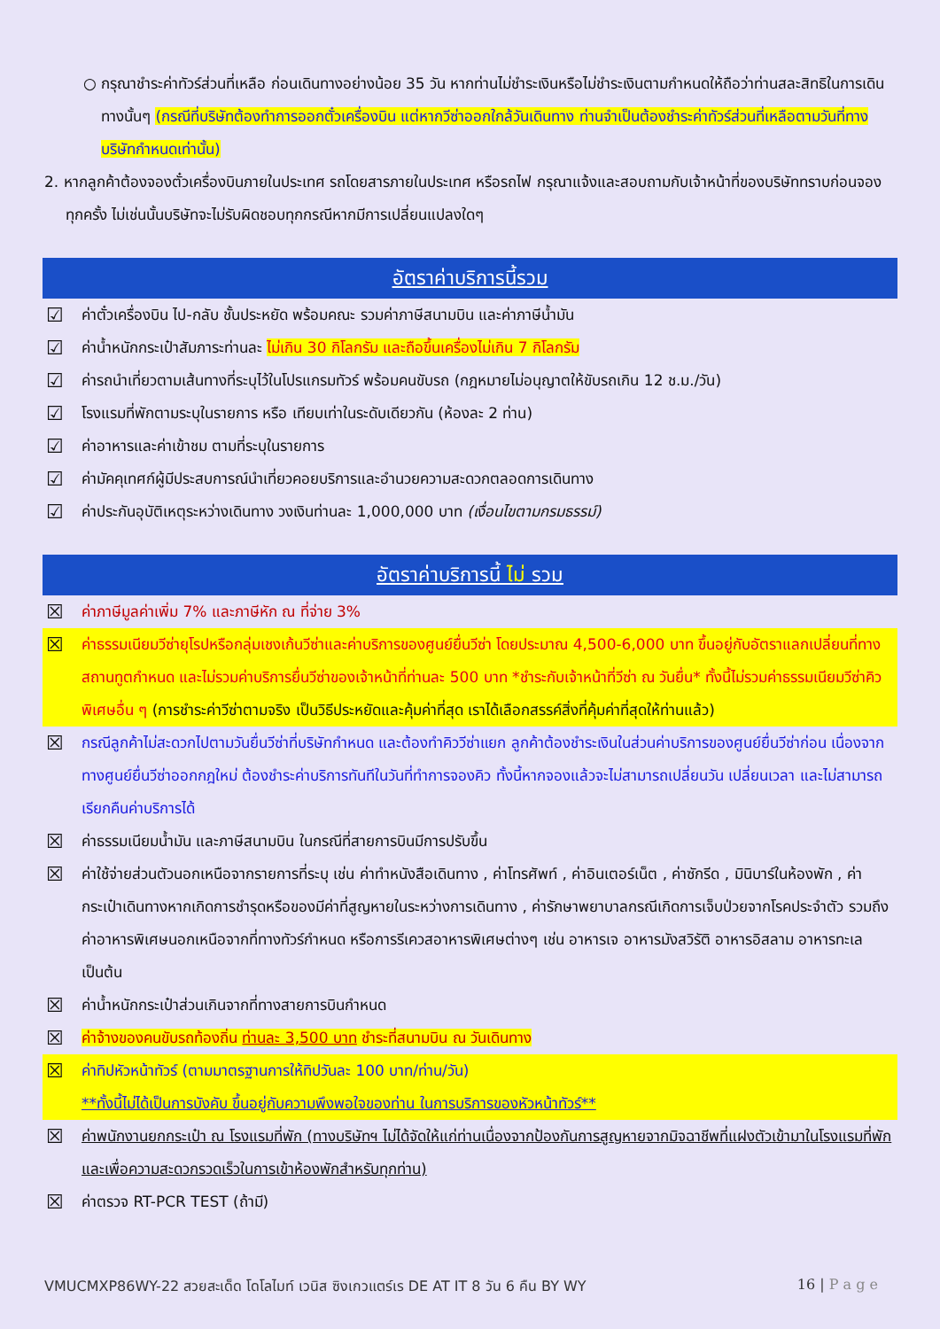○ กรุณาชำระค่าทัวร์ส่วนที่เหลือ ก่อนเดินทางอย่างน้อย 35 วัน หากท่านไม่ชำระเงินหรือไม่ชำระเงินตามกำหนดให้ถือว่าท่านสละสิทธิในการเดินทางนั้นๆ (กรณีที่บริษัทต้องทำการออกตั๋วเครื่องบิน แต่หากวีซ่าออกใกล้วันเดินทาง ท่านจำเป็นต้องชำระค่าทัวร์ส่วนที่เหลือตามวันที่ทางบริษัทกำหนดเท่านั้น)
2. หากลูกค้าต้องจองตั๋วเครื่องบินภายในประเทศ รถโดยสารภายในประเทศ หรือรถไฟ กรุณาแจ้งและสอบถามกับเจ้าหน้าที่ของบริษัททราบก่อนจองทุกครั้ง ไม่เช่นนั้นบริษัทจะไม่รับผิดชอบทุกกรณีหากมีการเปลี่ยนแปลงใดๆ
อัตราค่าบริการนี้รวม
☑ ค่าตั๋วเครื่องบิน ไป-กลับ ชั้นประหยัด พร้อมคณะ รวมค่าภาษีสนามบิน และค่าภาษีน้ำมัน
☑ ค่าน้ำหนักกระเป๋าสัมภาระท่านละ ไม่เกิน 30 กิโลกรัม และถือขึ้นเครื่องไม่เกิน 7 กิโลกรัม
☑ ค่ารถนำเที่ยวตามเส้นทางที่ระบุไว้ในโปรแกรมทัวร์ พร้อมคนขับรถ (กฎหมายไม่อนุญาตให้ขับรถเกิน 12 ช.ม./วัน)
☑ โรงแรมที่พักตามระบุในรายการ หรือ เทียบเท่าในระดับเดียวกัน (ห้องละ 2 ท่าน)
☑ ค่าอาหารและค่าเข้าชม ตามที่ระบุในรายการ
☑ ค่ามัคคุเทศก์ผู้มีประสบการณ์นำเที่ยวคอยบริการและอำนวยความสะดวกตลอดการเดินทาง
☑ ค่าประกันอุบัติเหตุระหว่างเดินทาง วงเงินท่านละ 1,000,000 บาท (เงื่อนไขตามกรมธรรม์)
อัตราค่าบริการนี้ ไม่ รวม
☒ ค่าภาษีมูลค่าเพิ่ม 7% และภาษีหัก ณ ที่จ่าย 3%
☒ ค่าธรรมเนียมวีซ่ายุโรปหรือกลุ่มเชงเก้นวีซ่าและค่าบริการของศูนย์ยื่นวีซ่า โดยประมาณ 4,500-6,000 บาท ขึ้นอยู่กับอัตราแลกเปลี่ยนที่ทางสถานทูตกำหนด และไม่รวมค่าบริการยื่นวีซ่าของเจ้าหน้าที่ท่านละ 500 บาท *ชำระกับเจ้าหน้าที่วีซ่า ณ วันยื่น* ทั้งนี้ไม่รวมค่าธรรมเนียมวีซ่าคิวพิเศษอื่น ๆ (การชำระค่าวีซ่าตามจริง เป็นวิธีประหยัดและคุ้มค่าที่สุด เราได้เลือกสรรค์สิ่งที่คุ้มค่าที่สุดให้ท่านแล้ว)
☒ กรณีลูกค้าไม่สะดวกไปตามวันยื่นวีซ่าที่บริษัทกำหนด และต้องทำคิววีซ่าแยก ลูกค้าต้องชำระเงินในส่วนค่าบริการของศูนย์ยื่นวีซ่าก่อน เนื่องจากทางศูนย์ยื่นวีซ่าออกกฎใหม่ ต้องชำระค่าบริการทันทีในวันที่ทำการจองคิว ทั้งนี้หากจองแล้วจะไม่สามารถเปลี่ยนวัน เปลี่ยนเวลา และไม่สามารถเรียกคืนค่าบริการได้
☒ ค่าธรรมเนียมน้ำมัน และภาษีสนามบิน ในกรณีที่สายการบินมีการปรับขึ้น
☒ ค่าใช้จ่ายส่วนตัวนอกเหนือจากรายการที่ระบุ เช่น ค่าทำหนังสือเดินทาง , ค่าโทรศัพท์ , ค่าอินเตอร์เน็ต , ค่าซักรีด , มินิบาร์ในห้องพัก , ค่ากระเป๋าเดินทางหากเกิดการชำรุดหรือของมีค่าที่สูญหายในระหว่างการเดินทาง , ค่ารักษาพยาบาลกรณีเกิดการเจ็บป่วยจากโรคประจำตัว รวมถึงค่าอาหารพิเศษนอกเหนือจากที่ทางทัวร์กำหนด หรือการรีเควสอาหารพิเศษต่างๆ เช่น อาหารเจ อาหารมังสวิรัติ อาหารอิสลาม อาหารทะเล เป็นต้น
☒ ค่าน้ำหนักกระเป๋าส่วนเกินจากที่ทางสายการบินกำหนด
☒ ค่าจ้างของคนขับรถท้องถิ่น ท่านละ 3,500 บาท ชำระที่สนามบิน ณ วันเดินทาง
☒ ค่าทิปหัวหน้าทัวร์ (ตามมาตรฐานการให้ทิปวันละ 100 บาท/ท่าน/วัน)
**ทั้งนี้ไม่ได้เป็นการบังคับ ขึ้นอยู่กับความพึงพอใจของท่าน ในการบริการของหัวหน้าทัวร์**
☒ ค่าพนักงานยกกระเป๋า ณ โรงแรมที่พัก (ทางบริษัทฯ ไม่ได้จัดให้แก่ท่านเนื่องจากป้องกันการสูญหายจากมิจฉาชีพที่แฝงตัวเข้ามาในโรงแรมที่พักและเพื่อความสะดวกรวดเร็วในการเข้าห้องพักสำหรับทุกท่าน)
☒ ค่าตรวจ RT-PCR TEST (ถ้ามี)
VMUCMXP86WY-22 สวยสะเด็ด โดโลไมท์ เวนิส ซิงเกวแตร์เร DE AT IT 8 วัน 6 คืน BY WY 16 | P a g e